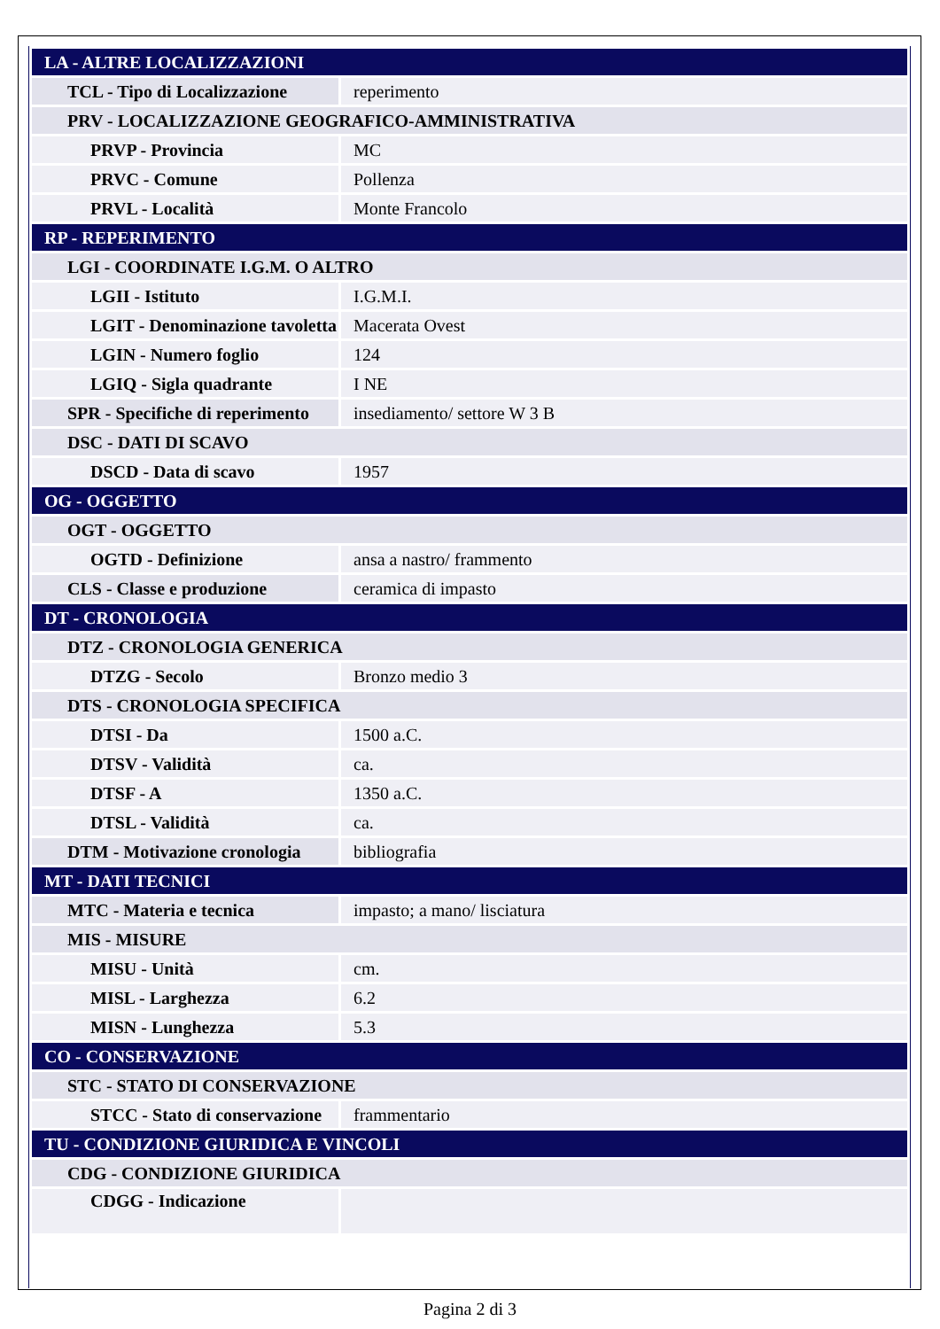| LA - ALTRE LOCALIZZAZIONI | |
| TCL - Tipo di Localizzazione | reperimento |
| PRV - LOCALIZZAZIONE GEOGRAFICO-AMMINISTRATIVA | |
| PRVP - Provincia | MC |
| PRVC - Comune | Pollenza |
| PRVL - Località | Monte Francolo |
| RP - REPERIMENTO | |
| LGI - COORDINATE I.G.M. O ALTRO | |
| LGII - Istituto | I.G.M.I. |
| LGIT - Denominazione tavoletta | Macerata Ovest |
| LGIN - Numero foglio | 124 |
| LGIQ - Sigla quadrante | I NE |
| SPR - Specifiche di reperimento | insediamento/ settore W 3 B |
| DSC - DATI DI SCAVO | |
| DSCD - Data di scavo | 1957 |
| OG - OGGETTO | |
| OGT - OGGETTO | |
| OGTD - Definizione | ansa a nastro/ frammento |
| CLS - Classe e produzione | ceramica di impasto |
| DT - CRONOLOGIA | |
| DTZ - CRONOLOGIA GENERICA | |
| DTZG - Secolo | Bronzo medio 3 |
| DTS - CRONOLOGIA SPECIFICA | |
| DTSI - Da | 1500 a.C. |
| DTSV - Validità | ca. |
| DTSF - A | 1350 a.C. |
| DTSL - Validità | ca. |
| DTM - Motivazione cronologia | bibliografia |
| MT - DATI TECNICI | |
| MTC - Materia e tecnica | impasto; a mano/ lisciatura |
| MIS - MISURE | |
| MISU - Unità | cm. |
| MISL - Larghezza | 6.2 |
| MISN - Lunghezza | 5.3 |
| CO - CONSERVAZIONE | |
| STC - STATO DI CONSERVAZIONE | |
| STCC - Stato di conservazione | frammentario |
| TU - CONDIZIONE GIURIDICA E VINCOLI | |
| CDG - CONDIZIONE GIURIDICA | |
| CDGG - Indicazione | |
Pagina 2 di 3